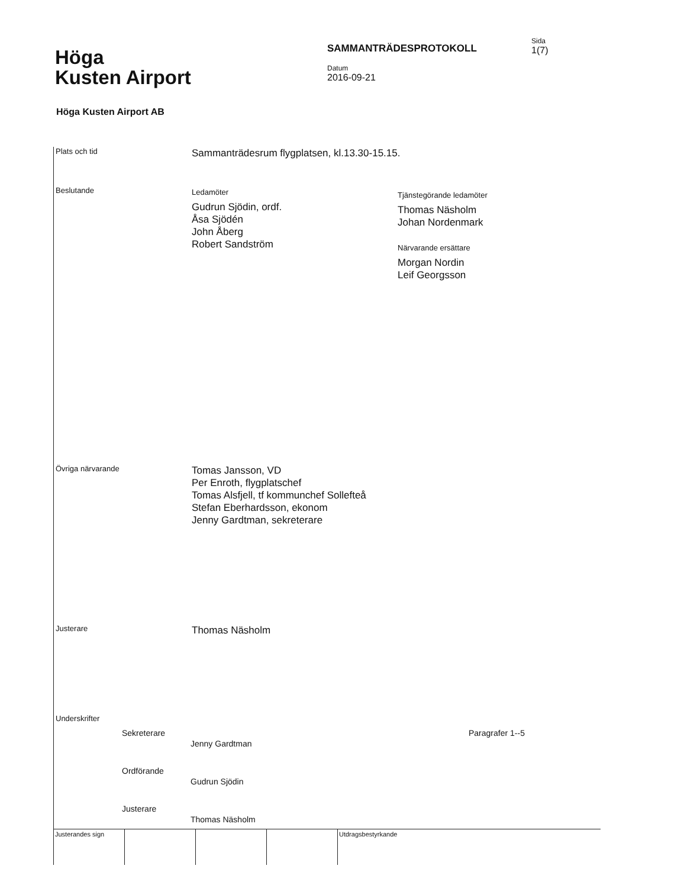Höga
Kusten Airport
SAMMANTRÄDESPROTOKOLL
Datum
2016-09-21
Sida
1(7)
Höga Kusten Airport AB
Plats och tid
Sammanträdesrum flygplatsen, kl.13.30-15.15.
Beslutande
Ledamöter
Gudrun Sjödin, ordf.
Åsa Sjödén
John Åberg
Robert Sandström
Tjänstegörande ledamöter
Thomas Näsholm
Johan Nordenmark
Närvarande ersättare
Morgan Nordin
Leif Georgsson
Övriga närvarande
Tomas Jansson, VD
Per Enroth, flygplatschef
Tomas Alsfjell, tf kommunchef Sollefteå
Stefan Eberhardsson, ekonom
Jenny Gardtman, sekreterare
Justerare
Thomas Näsholm
Underskrifter
Sekreterare
Jenny Gardtman
Paragrafer 1--5
Ordförande
Gudrun Sjödin
Justerare
Thomas Näsholm
Justerandes sign Utdragsbestyrkande